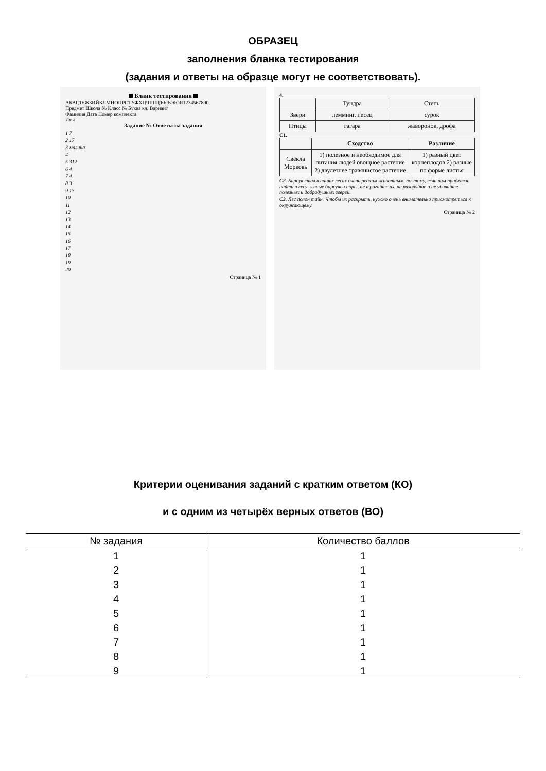ОБРАЗЕЦ
заполнения бланка тестирования
(задания и ответы на образце могут не соответствовать).
Бланк тестирования
АБВГДЕЖЗИЙКЛМНОПРСТУФХЦЧШЩЪЫЬЭЮЯ1234567890,
Предмет Школа № Класс № Буква кл. Вариант
Фамилия Дата Номер комплекта
Имя
Задание № Ответы на задания
1 7
2 17
3 малина
4
5 312
6 4
7 4
8 3
9 13
10
11
12
13
14
15
16
17
18
19
20
Страница № 1
4.
| | Тундра | Степь |
| Звери | лемминг, песец | сурок |
| Птицы | гагара | жаворонок, дрофа |
C1.
| | Сходство | Различие |
| --- | --- | --- |
| Свёкла Морковь | 1) полезное и необходимое для питания людей овощное растение 2) двулетнее травянистое растение | 1) разный цвет корнеплодов 2) разные по форме листья |
C2. Барсук стал в наших лесах очень редким животным, поэтому, если вам придётся найти в лесу живые барсучьи норы, не трогайте их, не разоряйте и не убивайте полезных и добродушных зверей.
C3. Лес полон тайн. Чтобы их раскрыть, нужно очень внимательно присмотреться к окружающему.
Страница № 2
Критерии оценивания заданий с кратким ответом (КО)
и с одним из четырёх верных ответов (ВО)
| № задания | Количество баллов |
| --- | --- |
| 1 | 1 |
| 2 | 1 |
| 3 | 1 |
| 4 | 1 |
| 5 | 1 |
| 6 | 1 |
| 7 | 1 |
| 8 | 1 |
| 9 | 1 |